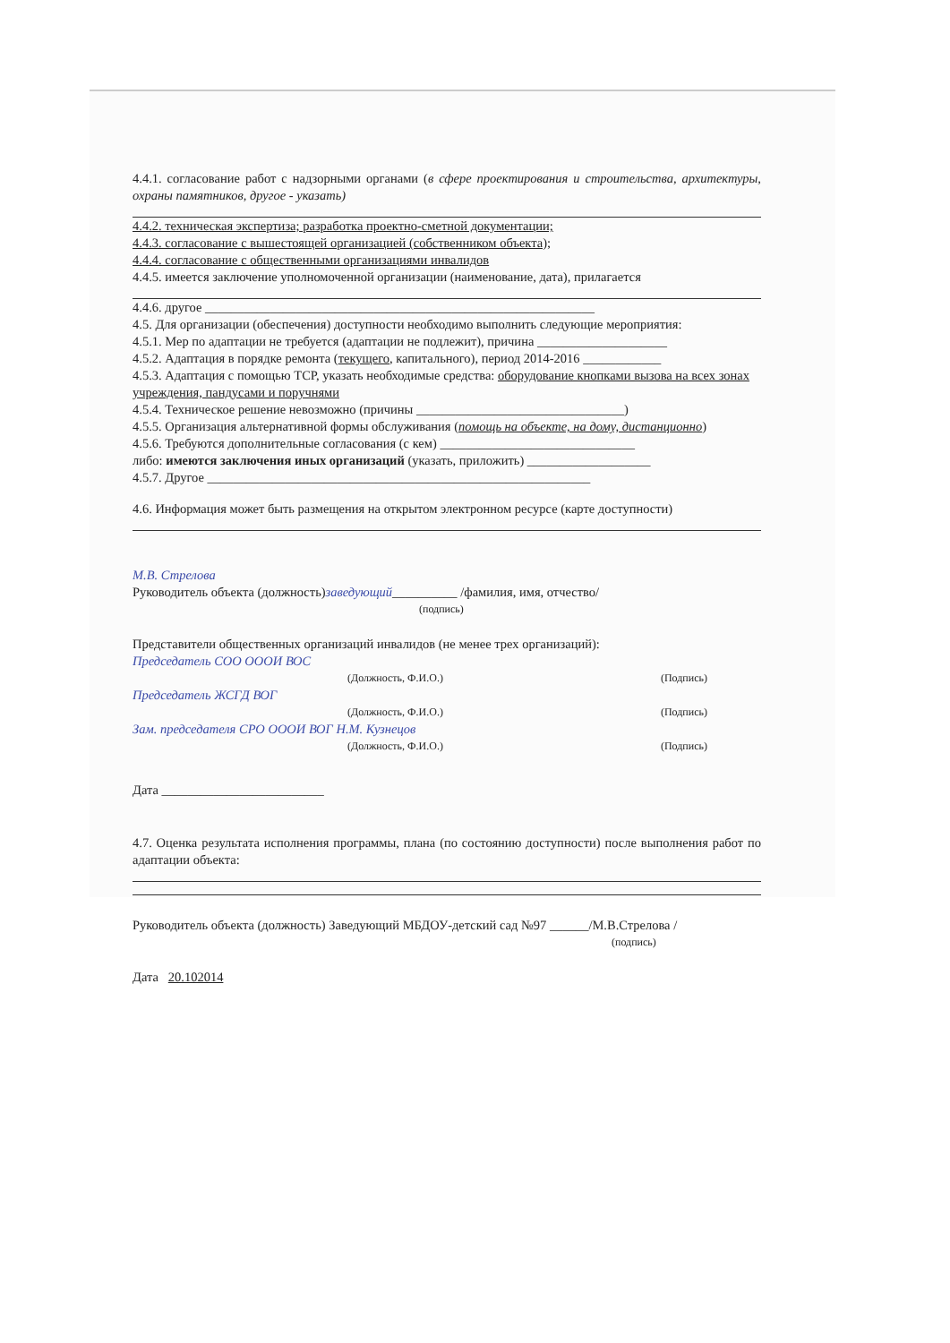4.4.1. согласование работ с надзорными органами (в сфере проектирования и строительства, архитектуры, охраны памятников, другое - указать)
4.4.2. техническая экспертиза; разработка проектно-сметной документации;
4.4.3. согласование с вышестоящей организацией (собственником объекта);
4.4.4. согласование с общественными организациями инвалидов
4.4.5. имеется заключение уполномоченной организации (наименование, дата), прилагается
4.4.6. другое ____________________________________________________________
4.5. Для организации (обеспечения) доступности необходимо выполнить следующие мероприятия:
4.5.1. Мер по адаптации не требуется (адаптации не подлежит), причина ____________________
4.5.2. Адаптация в порядке ремонта (текущего, капитального), период 2014-2016 ____________
4.5.3. Адаптация с помощью ТСР, указать необходимые средства: оборудование кнопками вызова на всех зонах учреждения, пандусами и поручнями
4.5.4. Техническое решение невозможно (причины ________________________________)
4.5.5. Организация альтернативной формы обслуживания (помощь на объекте, на дому, дистанционно)
4.5.6. Требуются дополнительные согласования (с кем) ______________________________
либо: имеются заключения иных организаций (указать, приложить) ___________________
4.5.7. Другое ___________________________________________________________
4.6. Информация может быть размещения на открытом электронном ресурсе (карте доступности)
М.В. Стрелова
Руководитель объекта (должность)заведующий__________ /фамилия, имя, отчество/
(подпись)
Представители общественных организаций инвалидов (не менее трех организаций):
Председатель СОО ОООИ ВОС
(Должность, Ф.И.О.) (Подпись)
Председатель ЖСГД ВОГ
(Должность, Ф.И.О.) (Подпись)
Зам. председателя СРО ОООИ ВОГ Н.М. Кузнецов
(Должность, Ф.И.О.) (Подпись)
Дата _________________________
4.7. Оценка результата исполнения программы, плана (по состоянию доступности) после выполнения работ по адаптации объекта:
Руководитель объекта (должность) Заведующий МБДОУ-детский сад №97 ______/М.В.Стрелова /
(подпись)
Дата 20.102014